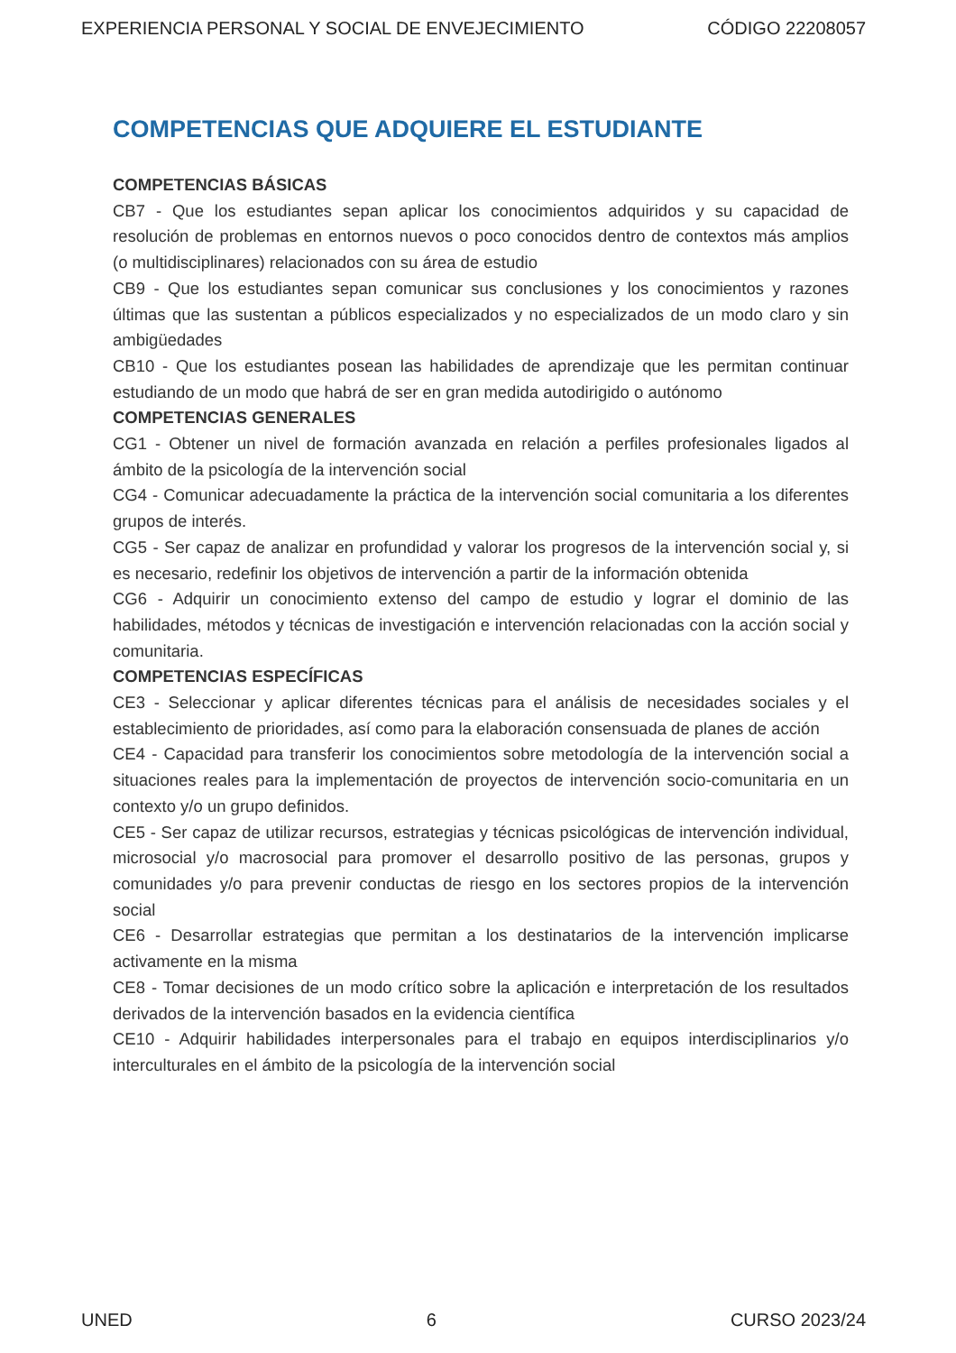EXPERIENCIA PERSONAL Y SOCIAL DE ENVEJECIMIENTO CÓDIGO 22208057
COMPETENCIAS QUE ADQUIERE EL ESTUDIANTE
COMPETENCIAS BÁSICAS
CB7 - Que los estudiantes sepan aplicar los conocimientos adquiridos y su capacidad de resolución de problemas en entornos nuevos o poco conocidos dentro de contextos más amplios (o multidisciplinares) relacionados con su área de estudio
CB9 - Que los estudiantes sepan comunicar sus conclusiones y los conocimientos y razones últimas que las sustentan a públicos especializados y no especializados de un modo claro y sin ambigüedades
CB10 - Que los estudiantes posean las habilidades de aprendizaje que les permitan continuar estudiando de un modo que habrá de ser en gran medida autodirigido o autónomo
COMPETENCIAS GENERALES
CG1 - Obtener un nivel de formación avanzada en relación a perfiles profesionales ligados al ámbito de la psicología de la intervención social
CG4 - Comunicar adecuadamente la práctica de la intervención social comunitaria a los diferentes grupos de interés.
CG5 - Ser capaz de analizar en profundidad y valorar los progresos de la intervención social y, si es necesario, redefinir los objetivos de intervención a partir de la información obtenida
CG6 - Adquirir un conocimiento extenso del campo de estudio y lograr el dominio de las habilidades, métodos y técnicas de investigación e intervención relacionadas con la acción social y comunitaria.
COMPETENCIAS ESPECÍFICAS
CE3 - Seleccionar y aplicar diferentes técnicas para el análisis de necesidades sociales y el establecimiento de prioridades, así como para la elaboración consensuada de planes de acción
CE4 - Capacidad para transferir los conocimientos sobre metodología de la intervención social a situaciones reales para la implementación de proyectos de intervención socio-comunitaria en un contexto y/o un grupo definidos.
CE5 - Ser capaz de utilizar recursos, estrategias y técnicas psicológicas de intervención individual, microsocial y/o macrosocial para promover el desarrollo positivo de las personas, grupos y comunidades y/o para prevenir conductas de riesgo en los sectores propios de la intervención social
CE6 - Desarrollar estrategias que permitan a los destinatarios de la intervención implicarse activamente en la misma
CE8 - Tomar decisiones de un modo crítico sobre la aplicación e interpretación de los resultados derivados de la intervención basados en la evidencia científica
CE10 - Adquirir habilidades interpersonales para el trabajo en equipos interdisciplinarios y/o interculturales en el ámbito de la psicología de la intervención social
UNED 6 CURSO 2023/24